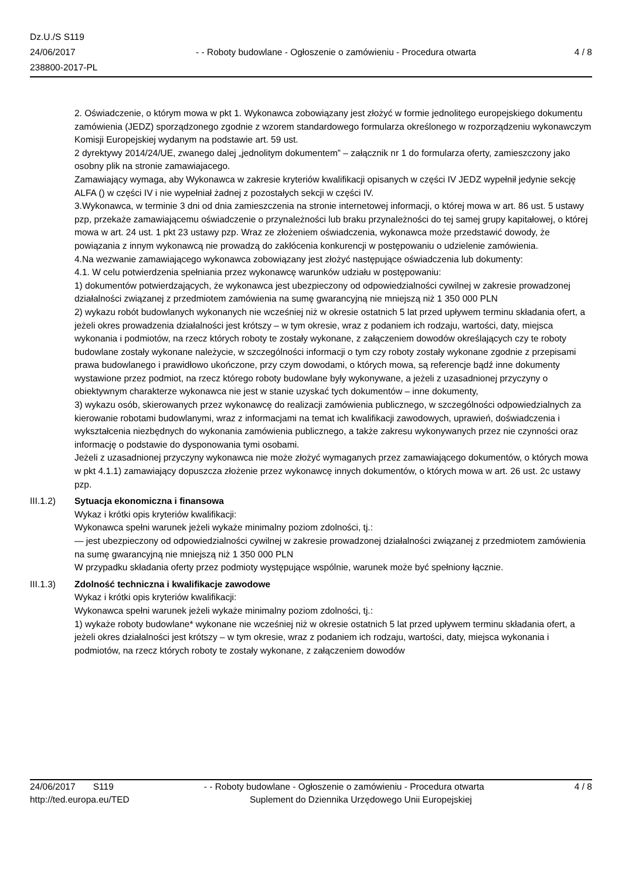Dz.U./S S119
24/06/2017
238800-2017-PL
- - Roboty budowlane - Ogłoszenie o zamówieniu - Procedura otwarta
4 / 8
2. Oświadczenie, o którym mowa w pkt 1. Wykonawca zobowiązany jest złożyć w formie jednolitego europejskiego dokumentu zamówienia (JEDZ) sporządzonego zgodnie z wzorem standardowego formularza określonego w rozporządzeniu wykonawczym Komisji Europejskiej wydanym na podstawie art. 59 ust.
2 dyrektywy 2014/24/UE, zwanego dalej „jednolitym dokumentem” – załącznik nr 1 do formularza oferty, zamieszczony jako osobny plik na stronie zamawiajacego.
Zamawiający wymaga, aby Wykonawca w zakresie kryteriów kwalifikacji opisanych w części IV JEDZ wypełnił jedynie sekcję ALFA () w części IV i nie wypełniał żadnej z pozostałych sekcji w części IV.
3.Wykonawca, w terminie 3 dni od dnia zamieszczenia na stronie internetowej informacji, o której mowa w art. 86 ust. 5 ustawy pzp, przekaże zamawiającemu oświadczenie o przynależności lub braku przynależności do tej samej grupy kapitałowej, o której mowa w art. 24 ust. 1 pkt 23 ustawy pzp. Wraz ze złożeniem oświadczenia, wykonawca może przedstawić dowody, że powiązania z innym wykonawcą nie prowadzą do zakłócenia konkurencji w postępowaniu o udzielenie zamówienia.
4.Na wezwanie zamawiającego wykonawca zobowiązany jest złożyć następujące oświadczenia lub dokumenty:
4.1. W celu potwierdzenia spełniania przez wykonawcę warunków udziału w postępowaniu:
1) dokumentów potwierdzających, że wykonawca jest ubezpieczony od odpowiedzialności cywilnej w zakresie prowadzonej działalności związanej z przedmiotem zamówienia na sumę gwarancyjną nie mniejszą niż 1 350 000 PLN
2) wykazu robót budowlanych wykonanych nie wcześniej niż w okresie ostatnich 5 lat przed upływem terminu składania ofert, a jeżeli okres prowadzenia działalności jest krótszy – w tym okresie, wraz z podaniem ich rodzaju, wartości, daty, miejsca wykonania i podmiotów, na rzecz których roboty te zostały wykonane, z załączeniem dowodów określających czy te roboty budowlane zostały wykonane należycie, w szczególności informacji o tym czy roboty zostały wykonane zgodnie z przepisami prawa budowlanego i prawidłowo ukończone, przy czym dowodami, o których mowa, są referencje bądź inne dokumenty wystawione przez podmiot, na rzecz którego roboty budowlane były wykonywane, a jeżeli z uzasadnionej przyczyny o obiektywnym charakterze wykonawca nie jest w stanie uzyskać tych dokumentów – inne dokumenty,
3) wykazu osób, skierowanych przez wykonawcę do realizacji zamówienia publicznego, w szczególności odpowiedzialnych za kierowanie robotami budowlanymi, wraz z informacjami na temat ich kwalifikacji zawodowych, uprawień, doświadczenia i wykształcenia niezbędnych do wykonania zamówienia publicznego, a także zakresu wykonywanych przez nie czynności oraz informację o podstawie do dysponowania tymi osobami.
Jeżeli z uzasadnionej przyczyny wykonawca nie może złożyć wymaganych przez zamawiającego dokumentów, o których mowa w pkt 4.1.1) zamawiający dopuszcza złożenie przez wykonawcę innych dokumentów, o których mowa w art. 26 ust. 2c ustawy pzp.
III.1.2) Sytuacja ekonomiczna i finansowa
Wykaz i krótki opis kryteriów kwalifikacji:
Wykonawca spełni warunek jeżeli wykaże minimalny poziom zdolności, tj.:
— jest ubezpieczony od odpowiedzialności cywilnej w zakresie prowadzonej działalności związanej z przedmiotem zamówienia na sumę gwarancyjną nie mniejszą niż 1 350 000 PLN
W przypadku składania oferty przez podmioty występujące wspólnie, warunek może być spełniony łącznie.
III.1.3) Zdolność techniczna i kwalifikacje zawodowe
Wykaz i krótki opis kryteriów kwalifikacji:
Wykonawca spełni warunek jeżeli wykaże minimalny poziom zdolności, tj.:
1) wykaże roboty budowlane* wykonane nie wcześniej niż w okresie ostatnich 5 lat przed upływem terminu składania ofert, a jeżeli okres działalności jest krótszy – w tym okresie, wraz z podaniem ich rodzaju, wartości, daty, miejsca wykonania i podmiotów, na rzecz których roboty te zostały wykonane, z załączeniem dowodów
24/06/2017 S119 - - Roboty budowlane - Ogłoszenie o zamówieniu - Procedura otwarta 4 / 8
http://ted.europa.eu/TED Suplement do Dziennika Urzędowego Unii Europejskiej